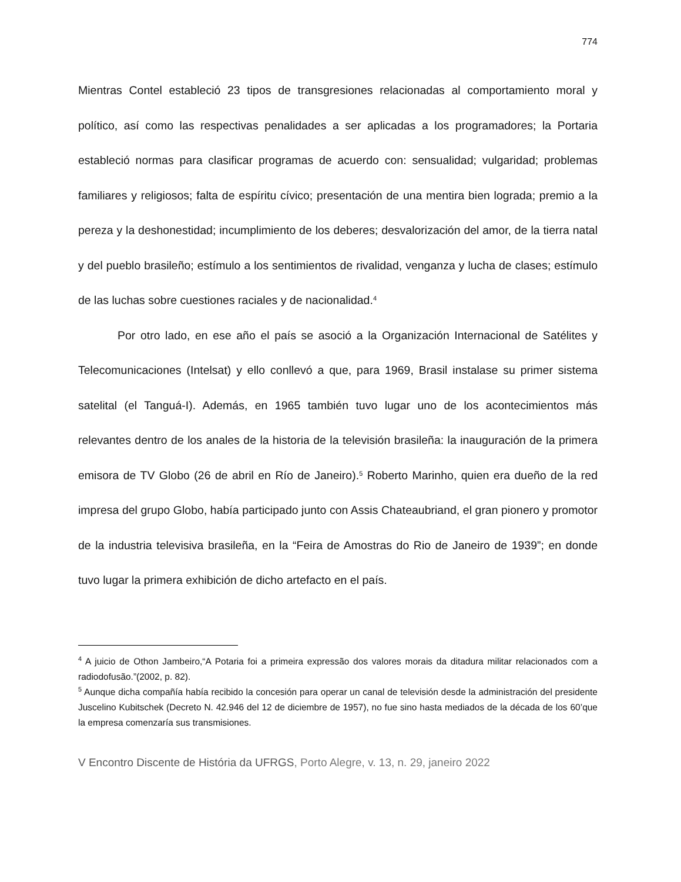774
Mientras Contel estableció 23 tipos de transgresiones relacionadas al comportamiento moral y político, así como las respectivas penalidades a ser aplicadas a los programadores; la Portaria estableció normas para clasificar programas de acuerdo con: sensualidad; vulgaridad; problemas familiares y religiosos; falta de espíritu cívico; presentación de una mentira bien lograda; premio a la pereza y la deshonestidad; incumplimiento de los deberes; desvalorización del amor, de la tierra natal y del pueblo brasileño; estímulo a los sentimientos de rivalidad, venganza y lucha de clases; estímulo de las luchas sobre cuestiones raciales y de nacionalidad.<sup>4</sup>
Por otro lado, en ese año el país se asoció a la Organización Internacional de Satélites y Telecomunicaciones (Intelsat) y ello conllevó a que, para 1969, Brasil instalase su primer sistema satelital (el Tanguá-I). Además, en 1965 también tuvo lugar uno de los acontecimientos más relevantes dentro de los anales de la historia de la televisión brasileña: la inauguración de la primera emisora de TV Globo (26 de abril en Río de Janeiro).<sup>5</sup> Roberto Marinho, quien era dueño de la red impresa del grupo Globo, había participado junto con Assis Chateaubriand, el gran pionero y promotor de la industria televisiva brasileña, en la “Feira de Amostras do Rio de Janeiro de 1939”; en donde tuvo lugar la primera exhibición de dicho artefacto en el país.
<sup>4</sup> A juicio de Othon Jambeiro,“A Potaria foi a primeira expressão dos valores morais da ditadura militar relacionados com a radiodofusão.”(2002, p. 82).
<sup>5</sup> Aunque dicha compañía había recibido la concesión para operar un canal de televisión desde la administración del presidente Juscelino Kubitschek (Decreto N. 42.946 del 12 de diciembre de 1957), no fue sino hasta mediados de la década de los 60’que la empresa comenzaría sus transmisiones.
V Encontro Discente de História da UFRGS, Porto Alegre, v. 13, n. 29, janeiro 2022